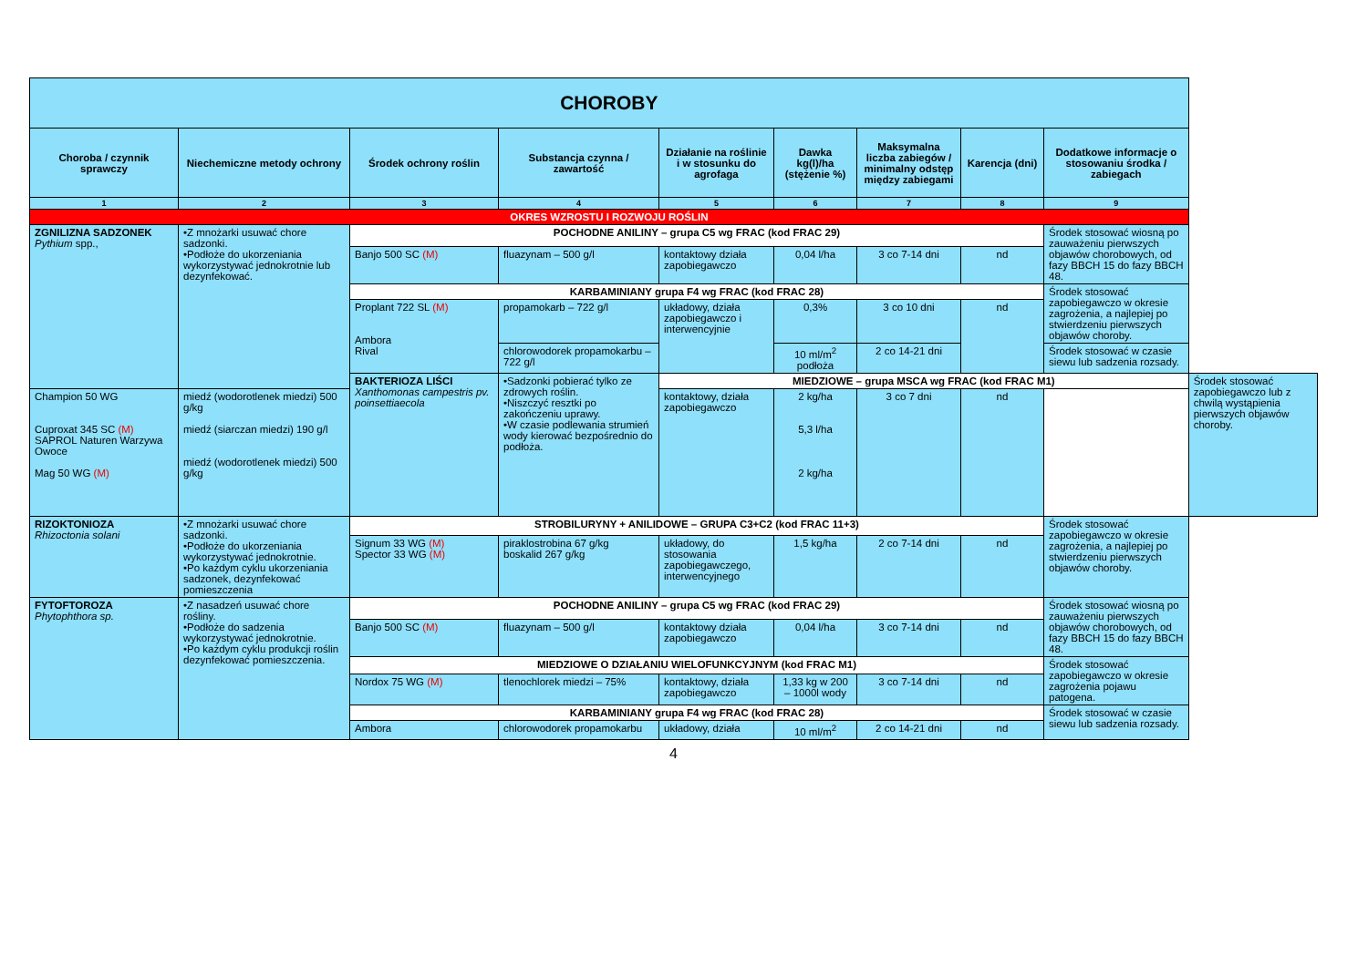| CHOROBY | | | | | | | | | |
| --- | --- | --- | --- | --- | --- | --- | --- | --- | --- |
| Choroba / czynnik sprawczy | Niechemiczne metody ochrony | Środek ochrony roślin | Substancja czynna / zawartość | Działanie na roślinie i w stosunku do agrofaga | Dawka kg(l)/ha (stężenie %) | Maksymalna liczba zabiegów / minimalny odstęp między zabiegami | Karencja (dni) | Dodatkowe informacje o stosowaniu środka / zabiegach | |
| 1 | 2 | 3 | 4 | 5 | 6 | 7 | 8 | 9 | |
| OKRES WZROSTU I ROZWOJU ROŚLIN | | | | | | | | | |
| ZGNILIZNA SADZONEK Pythium spp., | •Z mnożarki usuwać chore sadzonki. •Podłoże do ukorzeniania wykorzystywać jednokrotnie lub dezynfekować. | POCHODNE ANILINY – grupa C5 wg FRAC (kod FRAC 29) | | | | | | Środek stosować wiosną po zauważeniu pierwszych objawów chorobowych, od fazy BBCH 15 do fazy BBCH 48. | |
| | | Banjo 500 SC (M) | fluazynam – 500 g/l | kontaktowy działa zapobiegawczo | 0,04 l/ha | 3 co 7-14 dni | nd | | |
| | | KARBAMINIANY grupa F4 wg FRAC (kod FRAC 28) | | | | | | Środek stosować zapobiegawczo w okresie zagrożenia, a najlepiej po stwierdzeniu pierwszych objawów choroby. | |
| | | Proplant 722 SL (M) Ambora Rival | propamokarb – 722 g/l | układowy, działa zapobiegawczo i interwencyjnie | 0,3% | 3 co 10 dni | nd | | |
| | | | chlorowodorek propamokarbu – 722 g/l | | 10 ml/m<sup>2</sup> podłoża | 2 co 14-21 dni | | Środek stosować w czasie siewu lub sadzenia rozsady. | |
| | | BAKTERIOZA LIŚCI Xanthomonas campestris pv. poinsettiaecola | •Sadzonki pobierać tylko ze zdrowych roślin. •Niszczyć resztki po zakończeniu uprawy. •W czasie podlewania strumień wody kierować bezpośrednio do podłoża. | MIEDZIOWE – grupa MSCA wg FRAC (kod FRAC M1) | | | | | Środek stosować zapobiegawczo lub z chwilą wystąpienia pierwszych objawów choroby. |
| Champion 50 WG Cuproxat 345 SC (M) SAPROL Naturen Warzywa Owoce Mag 50 WG (M) | miedź (wodorotlenek miedzi) 500 g/kg miedź (siarczan miedzi) 190 g/l miedź (wodorotlenek miedzi) 500 g/kg | | | kontaktowy, działa zapobiegawczo | 2 kg/ha 5,3 l/ha 2 kg/ha | 3 co 7 dni | nd | | |
| RIZOKTONIOZA Rhizoctonia solani | •Z mnożarki usuwać chore sadzonki. •Podłoże do ukorzeniania wykorzystywać jednokrotnie. •Po każdym cyklu ukorzeniania sadzonek, dezynfekować pomieszczenia | STROBILURYNY + ANILIDOWE – GRUPA C3+C2 (kod FRAC 11+3) | | | | | | Środek stosować zapobiegawczo w okresie zagrożenia, a najlepiej po stwierdzeniu pierwszych objawów choroby. | |
| | | Signum 33 WG (M) Spector 33 WG (M) | piraklostrobina 67 g/kg boskalid 267 g/kg | układowy, do stosowania zapobiegawczego, interwencyjnego | 1,5 kg/ha | 2 co 7-14 dni | nd | | |
| FYTOFTOROZA Phytophthora sp. | •Z nasadzeń usuwać chore rośliny. •Podłoże do sadzenia wykorzystywać jednokrotnie. •Po każdym cyklu produkcji roślin dezynfekować pomieszczenia. | POCHODNE ANILINY – grupa C5 wg FRAC (kod FRAC 29) | | | | | | Środek stosować wiosną po zauważeniu pierwszych objawów chorobowych, od fazy BBCH 15 do fazy BBCH 48. | |
| | | Banjo 500 SC (M) | fluazynam – 500 g/l | kontaktowy działa zapobiegawczo | 0,04 l/ha | 3 co 7-14 dni | nd | | |
| | | MIEDZIOWE O DZIAŁANIU WIELOFUNKCYJNYM (kod FRAC M1) | | | | | | Środek stosować zapobiegawczo w okresie zagrożenia pojawu patogena. | |
| | | Nordox 75 WG (M) | tlenochlorek miedzi – 75% | kontaktowy, działa zapobiegawczo | 1,33 kg w 200 – 1000l wody | 3 co 7-14 dni | nd | | |
| | | KARBAMINIANY grupa F4 wg FRAC (kod FRAC 28) | | | | | | Środek stosować w czasie siewu lub sadzenia rozsady. | |
| | | Ambora | chlorowodorek propamokarbu | układowy, działa | 10 ml/m<sup>2</sup> | 2 co 14-21 dni | nd | | |
4